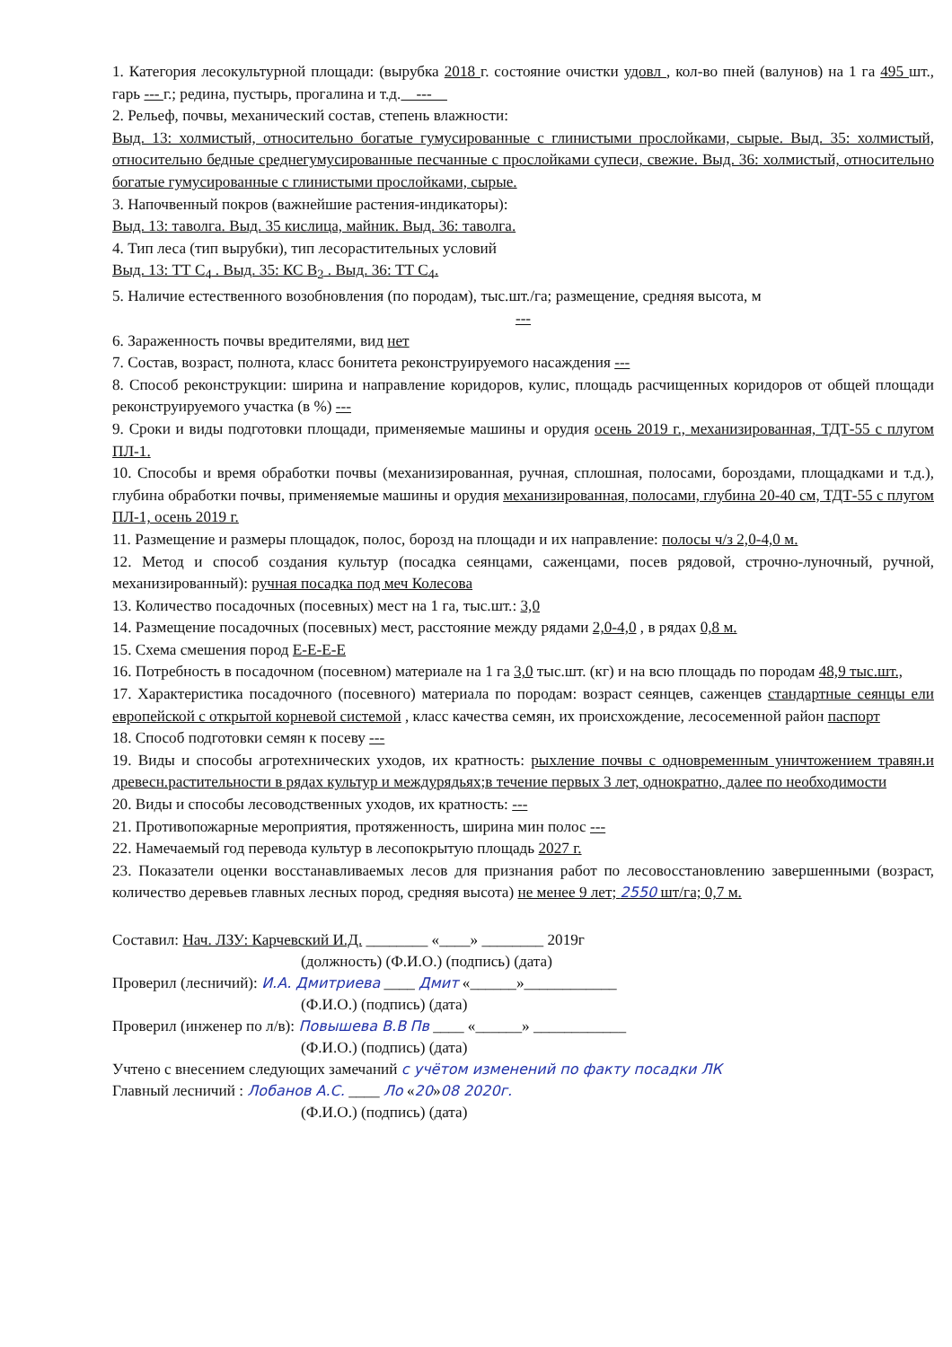1. Категория лесокультурной площади: (вырубка 2018 г. состояние очистки удовл , кол-во пней (валунов) на 1 га 495 шт., гарь --- г.; редина, пустырь, прогалина и т.д. ---
2. Рельеф, почвы, механический состав, степень влажности:
Выд. 13: холмистый, относительно богатые гумусированные с глинистыми прослойками, сырые. Выд. 35: холмистый, относительно бедные среднегумусированные песчанные с прослойками супеси, свежие. Выд. 36: холмистый, относительно богатые гумусированные с глинистыми прослойками, сырые.
3. Напочвенный покров (важнейшие растения-индикаторы):
Выд. 13: таволга. Выд. 35 кислица, майник. Выд. 36: таволга.
4. Тип леса (тип вырубки), тип лесорастительных условий
Выд. 13: ТТ С<sub>4</sub> . Выд. 35: КС В<sub>2</sub> . Выд. 36: ТТ С<sub>4</sub>.
5. Наличие естественного возобновления (по породам), тыс.шт./га; размещение, средняя высота, м
---
6. Зараженность почвы вредителями, вид нет
7. Состав, возраст, полнота, класс бонитета реконструируемого насаждения ---
8. Способ реконструкции: ширина и направление коридоров, кулис, площадь расчищенных коридоров от общей площади реконструируемого участка (в %) ---
9. Сроки и виды подготовки площади, применяемые машины и орудия осень 2019 г., механизированная, ТДТ-55 с плугом ПЛ-1.
10. Способы и время обработки почвы (механизированная, ручная, сплошная, полосами, бороздами, площадками и т.д.), глубина обработки почвы, применяемые машины и орудия механизированная, полосами, глубина 20-40 см, ТДТ-55 с плугом ПЛ-1, осень 2019 г.
11. Размещение и размеры площадок, полос, борозд на площади и их направление: полосы ч/з 2,0-4,0 м.
12. Метод и способ создания культур (посадка сеянцами, саженцами, посев рядовой, строчно-луночный, ручной, механизированный): ручная посадка под меч Колесова
13. Количество посадочных (посевных) мест на 1 га, тыс.шт.: 3,0
14. Размещение посадочных (посевных) мест, расстояние между рядами 2,0-4,0 , в рядах 0,8 м.
15. Схема смешения пород Е-Е-Е-Е
16. Потребность в посадочном (посевном) материале на 1 га 3,0 тыс.шт. (кг) и на всю площадь по породам 48,9 тыс.шт.,
17. Характеристика посадочного (посевного) материала по породам: возраст сеянцев, саженцев стандартные сеянцы ели европейской с открытой корневой системой , класс качества семян, их происхождение, лесосеменной район паспорт
18. Способ подготовки семян к посеву ---
19. Виды и способы агротехнических уходов, их кратность: рыхление почвы с одновременным уничтожением травян.и древесн.растительности в рядах культур и междурядьях;в течение первых 3 лет, однократно, далее по необходимости
20. Виды и способы лесоводственных уходов, их кратность: ---
21. Противопожарные мероприятия, протяженность, ширина мин полос ---
22. Намечаемый год перевода культур в лесопокрытую площадь 2027 г.
23. Показатели оценки восстанавливаемых лесов для признания работ по лесовосстановлению завершенными (возраст, количество деревьев главных лесных пород, средняя высота) не менее 9 лет; 2550 шт/га; 0,7 м.
Составил: Нач. ЛЗУ: Карчевский И.Д. ________ «____» ________ 2019г
(должность) (Ф.И.О.) (подпись) (дата)
Проверил (лесничий): И.А. Дмитриева ____ Дмит «______»____________
(Ф.И.О.) (подпись) (дата)
Проверил (инженер по л/в): Повышева В.В Пв ____ «______» ____________
(Ф.И.О.) (подпись) (дата)
Учтено с внесением следующих замечаний с учётом изменений по факту посадки ЛК
Главный лесничий : Лобанов А.С. ____ Ло «20»08 2020г.
(Ф.И.О.) (подпись) (дата)